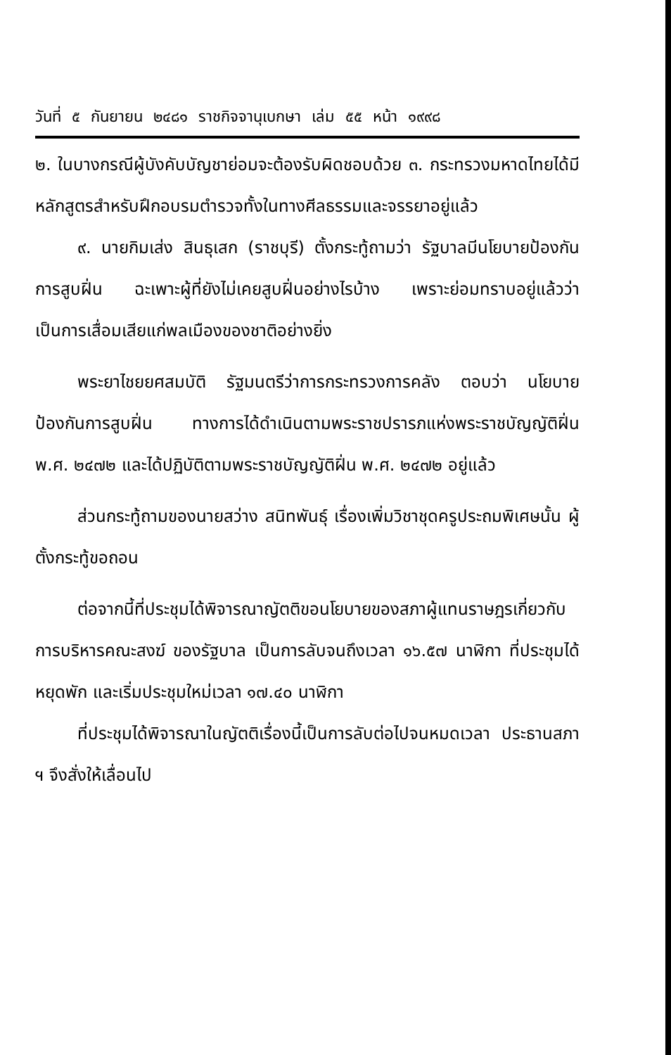วันที่ ๕ กันยายน ๒๔๘๑ ราชกิจจานุเบกษา เล่ม ๕๕ หน้า ๑๙๙๘
๒. ในบางกรณีผู้บังคับบัญชาย่อมจะต้องรับผิดชอบด้วย ๓. กระทรวงมหาดไทยได้มีหลักสูตรสำหรับฝึกอบรมตำรวจทั้งในทางศีลธรรมและจรรยาอยู่แล้ว
๙. นายกิมเส่ง สินธุเสก (ราชบุรี) ตั้งกระทู้ถามว่า รัฐบาลมีนโยบายป้องกันการสูบฝิ่น ฉะเพาะผู้ที่ยังไม่เคยสูบฝิ่นอย่างไรบ้าง เพราะย่อมทราบอยู่แล้วว่า เป็นการเสื่อมเสียแก่พลเมืองของชาติอย่างยิ่ง
พระยาไชยยศสมบัติ รัฐมนตรีว่าการกระทรวงการคลัง ตอบว่า นโยบายป้องกันการสูบฝิ่น ทางการได้ดำเนินตามพระราชปรารภแห่งพระราชบัญญัติฝิ่น พ.ศ. ๒๔๗๒ และได้ปฏิบัติตามพระราชบัญญัติฝิ่น พ.ศ. ๒๔๗๒ อยู่แล้ว
ส่วนกระทู้ถามของนายสว่าง สนิทพันธุ์ เรื่องเพิ่มวิชาชุดครูประถมพิเศษนั้น ผู้ตั้งกระทู้ขอถอน
ต่อจากนี้ที่ประชุมได้พิจารณาญัตติขอนโยบายของสภาผู้แทนราษฎรเกี่ยวกับการบริหารคณะสงฆ์ ของรัฐบาล เป็นการลับจนถึงเวลา ๑๖.๕๗ นาฬิกา ที่ประชุมได้หยุดพัก และเริ่มประชุมใหม่เวลา ๑๗.๔๐ นาฬิกา
ที่ประชุมได้พิจารณาในญัตติเรื่องนี้เป็นการลับต่อไปจนหมดเวลา ประธานสภา ฯ จึงสั่งให้เลื่อนไป